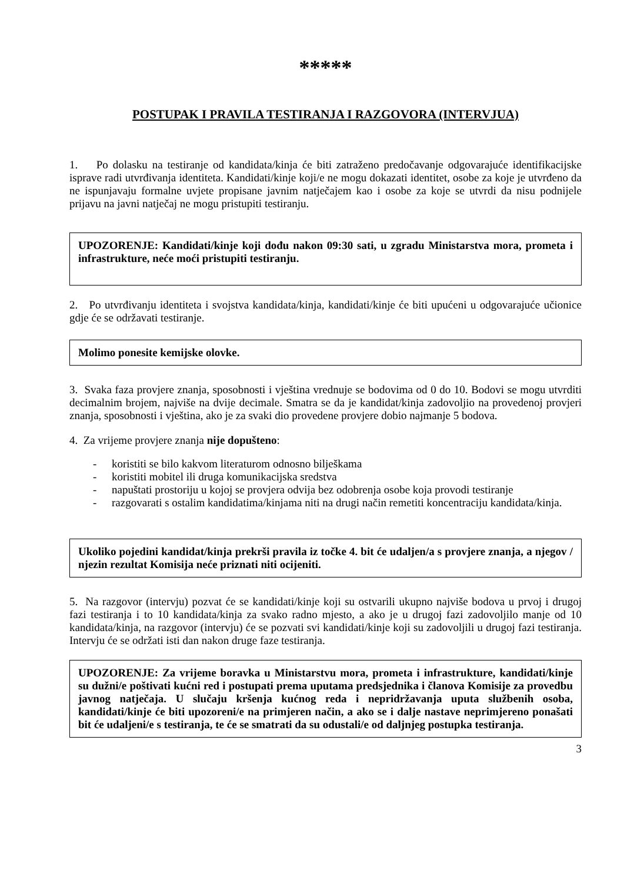*****
POSTUPAK I PRAVILA TESTIRANJA I RAZGOVORA (INTERVJUA)
1. Po dolasku na testiranje od kandidata/kinja će biti zatraženo predočavanje odgovarajuće identifikacijske isprave radi utvrđivanja identiteta. Kandidati/kinje koji/e ne mogu dokazati identitet, osobe za koje je utvrđeno da ne ispunjavaju formalne uvjete propisane javnim natječajem kao i osobe za koje se utvrdi da nisu podnijele prijavu na javni natječaj ne mogu pristupiti testiranju.
UPOZORENJE: Kandidati/kinje koji dođu nakon 09:30 sati, u zgradu Ministarstva mora, prometa i infrastrukture, neće moći pristupiti testiranju.
2. Po utvrđivanju identiteta i svojstva kandidata/kinja, kandidati/kinje će biti upućeni u odgovarajuće učionice gdje će se održavati testiranje.
Molimo ponesite kemijske olovke.
3. Svaka faza provjere znanja, sposobnosti i vještina vrednuje se bodovima od 0 do 10. Bodovi se mogu utvrditi decimalnim brojem, najviše na dvije decimale. Smatra se da je kandidat/kinja zadovoljio na provedenoj provjeri znanja, sposobnosti i vještina, ako je za svaki dio provedene provjere dobio najmanje 5 bodova.
4. Za vrijeme provjere znanja nije dopušteno:
- koristiti se bilo kakvom literaturom odnosno bilješkama
- koristiti mobitel ili druga komunikacijska sredstva
- napuštati prostoriju u kojoj se provjera odvija bez odobrenja osobe koja provodi testiranje
- razgovarati s ostalim kandidatima/kinjama niti na drugi način remetiti koncentraciju kandidata/kinja.
Ukoliko pojedini kandidat/kinja prekrši pravila iz točke 4. bit će udaljen/a s provjere znanja, a njegov / njezin rezultat Komisija neće priznati niti ocijeniti.
5. Na razgovor (intervju) pozvat će se kandidati/kinje koji su ostvarili ukupno najviše bodova u prvoj i drugoj fazi testiranja i to 10 kandidata/kinja za svako radno mjesto, a ako je u drugoj fazi zadovoljilo manje od 10 kandidata/kinja, na razgovor (intervju) će se pozvati svi kandidati/kinje koji su zadovoljili u drugoj fazi testiranja. Intervju će se održati isti dan nakon druge faze testiranja.
UPOZORENJE: Za vrijeme boravka u Ministarstvu mora, prometa i infrastrukture, kandidati/kinje su dužni/e poštivati kućni red i postupati prema uputama predsjednika i članova Komisije za provedbu javnog natječaja. U slučaju kršenja kućnog reda i nepridržavanja uputa službenih osoba, kandidati/kinje će biti upozoreni/e na primjeren način, a ako se i dalje nastave neprimjereno ponašati bit će udaljeni/e s testiranja, te će se smatrati da su odustali/e od daljnjeg postupka testiranja.
3